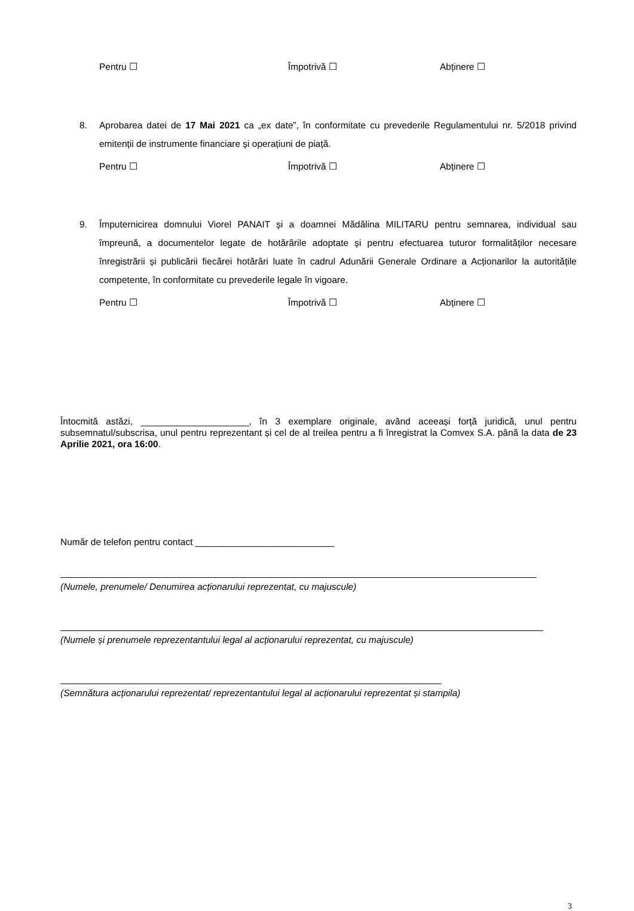Pentru ☐ Împotrivă ☐ Abținere ☐
8. Aprobarea datei de 17 Mai 2021 ca „ex date”, în conformitate cu prevederile Regulamentului nr. 5/2018 privind emitenții de instrumente financiare și operațiuni de piață.
Pentru ☐ Împotrivă ☐ Abținere ☐
9. Împuternicirea domnului Viorel PANAIT și a doamnei Mădălina MILITARU pentru semnarea, individual sau împreună, a documentelor legate de hotărârile adoptate și pentru efectuarea tuturor formalităților necesare înregistrării și publicării fiecărei hotărâri luate în cadrul Adunării Generale Ordinare a Acționarilor la autoritățile competente, în conformitate cu prevederile legale în vigoare.
Pentru ☐ Împotrivă ☐ Abținere ☐
Întocmită astăzi, _____________________, în 3 exemplare originale, având aceeași forță juridică, unul pentru subsemnatul/subscrisa, unul pentru reprezentant și cel de al treilea pentru a fi înregistrat la Comvex S.A. până la data de 23 Aprilie 2021, ora 16:00.
Număr de telefon pentru contact ___________________________
(Numele, prenumele/ Denumirea acționarului reprezentat, cu majuscule)
(Numele și prenumele reprezentantului legal al acționarului reprezentat, cu majuscule)
(Semnătura acționarului reprezentat/ reprezentantului legal al acționarului reprezentat și stampila)
3